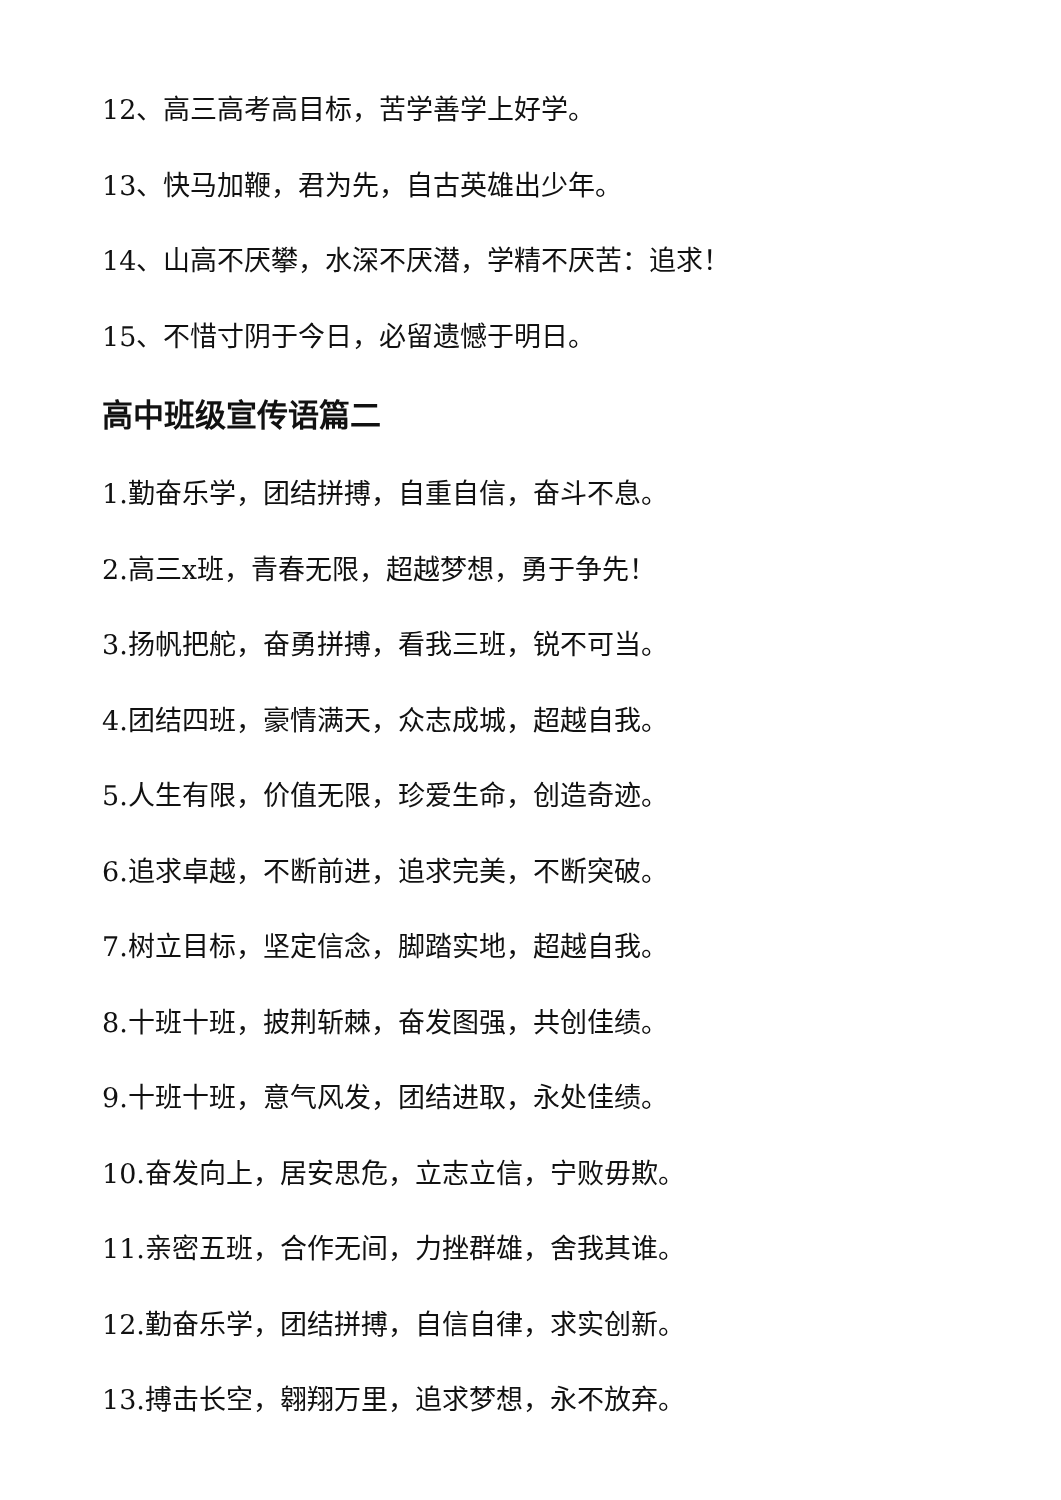12、高三高考高目标，苦学善学上好学。
13、快马加鞭，君为先，自古英雄出少年。
14、山高不厌攀，水深不厌潜，学精不厌苦：追求！
15、不惜寸阴于今日，必留遗憾于明日。
高中班级宣传语篇二
1.勤奋乐学，团结拼搏，自重自信，奋斗不息。
2.高三x班，青春无限，超越梦想，勇于争先！
3.扬帆把舵，奋勇拼搏，看我三班，锐不可当。
4.团结四班，豪情满天，众志成城，超越自我。
5.人生有限，价值无限，珍爱生命，创造奇迹。
6.追求卓越，不断前进，追求完美，不断突破。
7.树立目标，坚定信念，脚踏实地，超越自我。
8.十班十班，披荆斩棘，奋发图强，共创佳绩。
9.十班十班，意气风发，团结进取，永处佳绩。
10.奋发向上，居安思危，立志立信，宁败毋欺。
11.亲密五班，合作无间，力挫群雄，舍我其谁。
12.勤奋乐学，团结拼搏，自信自律，求实创新。
13.搏击长空，翱翔万里，追求梦想，永不放弃。